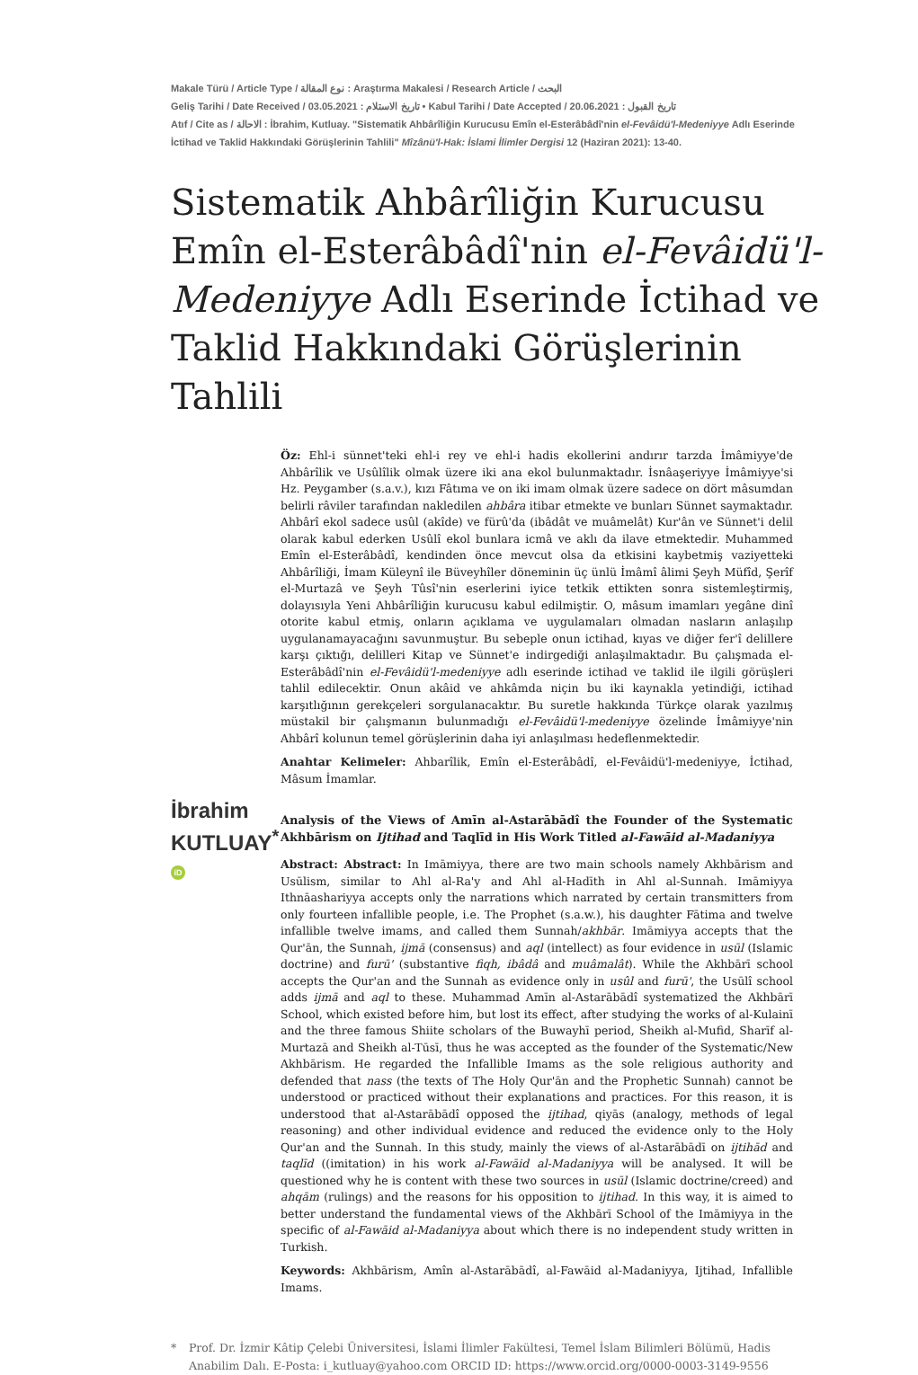Makale Türü / Article Type / نوع المقالة : Araştırma Makalesi / Research Article / البحث
Geliş Tarihi / Date Received / تاريخ الاستلام : 03.05.2021 • Kabul Tarihi / Date Accepted / تاريخ القبول : 20.06.2021
Atıf / Cite as / الاحالة : İbrahim, Kutluay. "Sistematik Ahbârîliğin Kurucusu Emîn el-Esterâbâdî'nin el-Fevâidü'l-Medeniyye Adlı Eserinde İctihad ve Taklid Hakkındaki Görüşlerinin Tahlili" Mîzânü'l-Hak: İslami İlimler Dergisi 12 (Haziran 2021): 13-40.
Sistematik Ahbârîliğin Kurucusu Emîn el-Esterâbâdî'nin el-Fevâidü'l-Medeniyye Adlı Eserinde İctihad ve Taklid Hakkındaki Görüşlerinin Tahlili
İbrahim
KUTLUAY<sup>*</sup> iD
Öz: Ehl-i sünnet'teki ehl-i rey ve ehl-i hadis ekollerini andırır tarzda İmâmiyye'de Ahbârîlik ve Usûlîlik olmak üzere iki ana ekol bulunmaktadır. İsnâaşeriyye İmâmiyye'si Hz. Peygamber (s.a.v.), kızı Fâtıma ve on iki imam olmak üzere sadece on dört mâsumdan belirli râviler tarafından nakledilen ahbâra itibar etmekte ve bunları Sünnet saymaktadır. Ahbârî ekol sadece usûl (akîde) ve fürû'da (ibâdât ve muâmelât) Kur'ân ve Sünnet'i delil olarak kabul ederken Usûlî ekol bunlara icmâ ve aklı da ilave etmektedir. Muhammed Emîn el-Esterâbâdî, kendinden önce mevcut olsa da etkisini kaybetmiş vaziyetteki Ahbârîliği, İmam Küleynî ile Büveyhîler döneminin üç ünlü İmâmî âlimi Şeyh Müfîd, Şerîf el-Murtazâ ve Şeyh Tûsî'nin eserlerini iyice tetkik ettikten sonra sistemleştirmiş, dolayısıyla Yeni Ahbârîliğin kurucusu kabul edilmiştir. O, mâsum imamları yegâne dinî otorite kabul etmiş, onların açıklama ve uygulamaları olmadan nasların anlaşılıp uygulanamayacağını savunmuştur. Bu sebeple onun ictihad, kıyas ve diğer fer'î delillere karşı çıktığı, delilleri Kitap ve Sünnet'e indirgediği anlaşılmaktadır. Bu çalışmada el-Esterâbâdî'nin el-Fevâidü'l-medeniyye adlı eserinde ictihad ve taklid ile ilgili görüşleri tahlil edilecektir. Onun akâid ve ahkâmda niçin bu iki kaynakla yetindiği, ictihad karşıtlığının gerekçeleri sorgulanacaktır. Bu suretle hakkında Türkçe olarak yazılmış müstakil bir çalışmanın bulunmadığı el-Fevâidü'l-medeniyye özelinde İmâmiyye'nin Ahbârî kolunun temel görüşlerinin daha iyi anlaşılması hedeflenmektedir.
Anahtar Kelimeler: Ahbarîlik, Emîn el-Esterâbâdî, el-Fevâidü'l-medeniyye, İctihad, Mâsum İmamlar.
Analysis of the Views of Amīn al-Astarābādî the Founder of the Systematic Akhbārism on Ijtihad and Taqlīd in His Work Titled al-Fawāid al-Madaniyya
Abstract: Abstract: In Imāmiyya, there are two main schools namely Akhbārism and Usūlism, similar to Ahl al-Ra'y and Ahl al-Hadīth in Ahl al-Sunnah. Imāmiyya Ithnāashariyya accepts only the narrations which narrated by certain transmitters from only fourteen infallible people, i.e. The Prophet (s.a.w.), his daughter Fātima and twelve infallible twelve imams, and called them Sunnah/akhbār. Imāmiyya accepts that the Qur'ān, the Sunnah, ijmā (consensus) and aql (intellect) as four evidence in usūl (Islamic doctrine) and furū' (substantive fiqh, ibâdâ and muâmalât). While the Akhbārī school accepts the Qur'an and the Sunnah as evidence only in usûl and furū', the Usūlî school adds ijmā and aql to these. Muhammad Amīn al-Astarābādî systematized the Akhbārī School, which existed before him, but lost its effect, after studying the works of al-Kulainī and the three famous Shiite scholars of the Buwayhī period, Sheikh al-Mufid, Sharīf al-Murtazā and Sheikh al-Tūsī, thus he was accepted as the founder of the Systematic/New Akhbārism. He regarded the Infallible Imams as the sole religious authority and defended that nass (the texts of The Holy Qur'ān and the Prophetic Sunnah) cannot be understood or practiced without their explanations and practices. For this reason, it is understood that al-Astarābādî opposed the ijtihad, qiyās (analogy, methods of legal reasoning) and other individual evidence and reduced the evidence only to the Holy Qur'an and the Sunnah. In this study, mainly the views of al-Astarābādī on ijtihād and taqlīd ((imitation) in his work al-Fawāid al-Madaniyya will be analysed. It will be questioned why he is content with these two sources in usūl (Islamic doctrine/creed) and ahqām (rulings) and the reasons for his opposition to ijtihad. In this way, it is aimed to better understand the fundamental views of the Akhbārī School of the Imāmiyya in the specific of al-Fawāid al-Madaniyya about which there is no independent study written in Turkish.
Keywords: Akhbārism, Amîn al-Astarābādî, al-Fawāid al-Madaniyya, Ijtihad, Infallible Imams.
* Prof. Dr. İzmir Kâtip Çelebi Üniversitesi, İslami İlimler Fakültesi, Temel İslam Bilimleri Bölümü, Hadis Anabilim Dalı. E-Posta: i_kutluay@yahoo.com ORCID ID: https://www.orcid.org/0000-0003-3149-9556